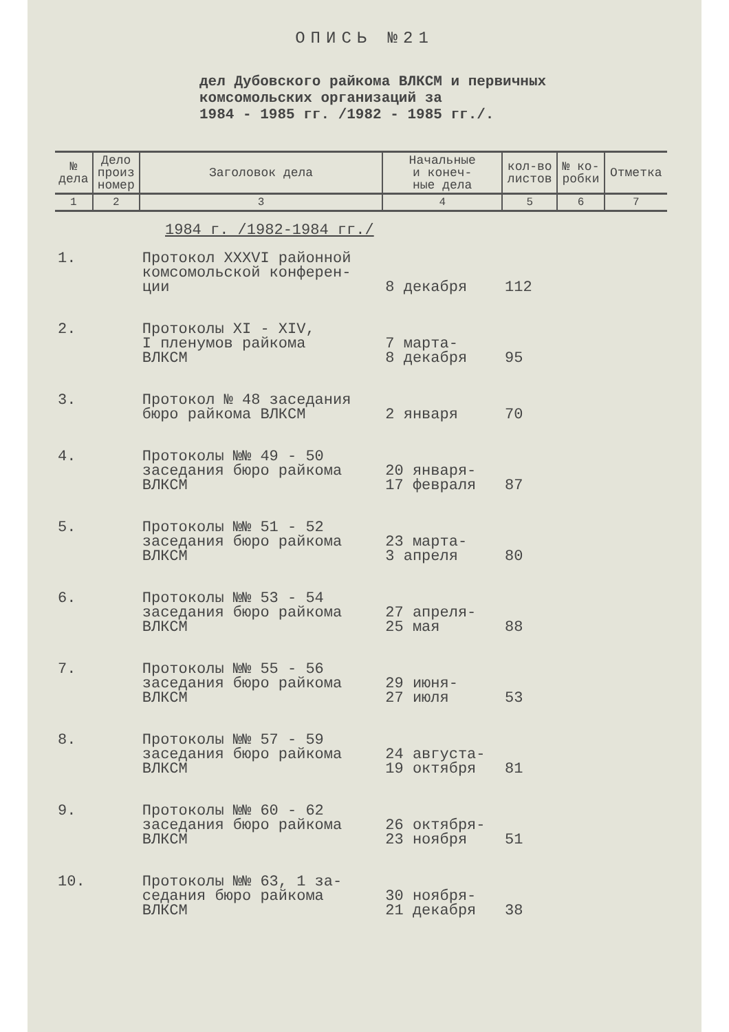ОПИСЬ №21
дел Дубовского райкома ВЛКСМ и первичных
комсомольских организаций за
1984 - 1985 гг. /1982 - 1985 гг./.
| № дела | Дело произ номер | Заголовок дела | Начальные и конеч- ные дела | кол-во листов | № ко- робки | Отметка |
| --- | --- | --- | --- | --- | --- | --- |
| 1 | 2 | 3 | 4 | 5 | 6 | 7 |
| 1984 г. /1982-1984 гг./ | | | | | | |
| 1. | | Протокол XXXVI районной комсомольской конферен- ции | 8 декабря | 112 | | |
| 2. | | Протоколы XI - XIV, I пленумов райкома ВЛКСМ | 7 марта- 8 декабря | 95 | | |
| 3. | | Протокол № 48 заседания бюро райкома ВЛКСМ | 2 января | 70 | | |
| 4. | | Протоколы №№ 49 - 50 заседания бюро райкома ВЛКСМ | 20 января- 17 февраля | 87 | | |
| 5. | | Протоколы №№ 51 - 52 заседания бюро райкома ВЛКСМ | 23 марта- 3 апреля | 80 | | |
| 6. | | Протоколы №№ 53 - 54 заседания бюро райкома ВЛКСМ | 27 апреля- 25 мая | 88 | | |
| 7. | | Протоколы №№ 55 - 56 заседания бюро райкома ВЛКСМ | 29 июня- 27 июля | 53 | | |
| 8. | | Протоколы №№ 57 - 59 заседания бюро райкома ВЛКСМ | 24 августа- 19 октября | 81 | | |
| 9. | | Протоколы №№ 60 - 62 заседания бюро райкома ВЛКСМ | 26 октября- 23 ноября | 51 | | |
| 10. | | Протоколы №№ 63, 1 за- седания бюро райкома ВЛКСМ | 30 ноября- 21 декабря | 38 | | |